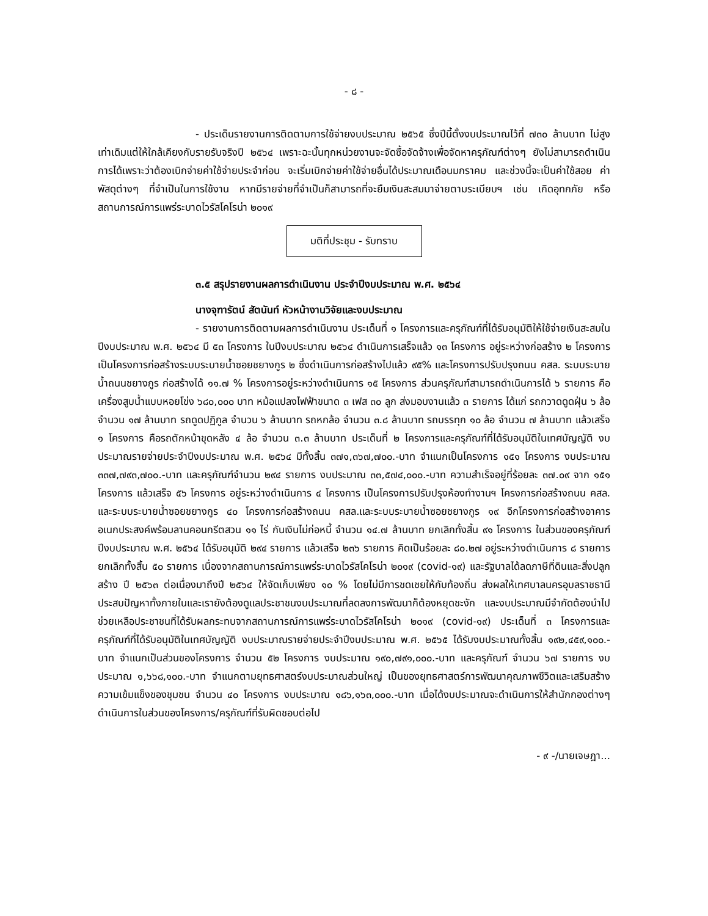- ๘ -
- ประเด็นรายงานการติดตามการใช้จ่ายงบประมาณ ๒๕๖๕ ซึ่งปีนี้ตั้งงบประมาณไว้ที่ ๗๓๐ ล้านบาท ไม่สูงเท่าเดิมแต่ให้ใกล้เคียงกับรายรับจริงปี ๒๕๖๔ เพราะฉะนั้นทุกหน่วยงานจะจัดซื้อจัดจ้างเพื่อจัดหาครุภัณฑ์ต่างๆ ยังไม่สามารถดำเนินการได้เพราะว่าต้องเบิกจ่ายค่าใช้จ่ายประจำก่อน จะเริ่มเบิกจ่ายค่าใช้จ่ายอื่นได้ประมาณเดือนมกราคม และช่วงนี้จะเป็นค่าใช้สอย ค่าพัสดุต่างๆ ที่จำเป็นในการใช้งาน หากมีรายจ่ายที่จำเป็นก็สามารถที่จะยืมเงินสะสมมาจ่ายตามระเบียบฯ เช่น เกิดอุทกภัย หรือสถานการณ์การแพร่ระบาดไวรัสโคโรน่า ๒๐๑๙
มติที่ประชุม - รับทราบ
๓.๕ สรุปรายงานผลการดำเนินงาน ประจำปีงบประมาณ พ.ศ. ๒๕๖๔
นางจุฑารัตน์ สัตนันท์ หัวหน้างานวิจัยและงบประมาณ
- รายงานการติดตามผลการดำเนินงาน ประเด็นที่ ๑ โครงการและครุภัณฑ์ที่ได้รับอนุมัติให้ใช้จ่ายเงินสะสมในปีงบประมาณ พ.ศ. ๒๕๖๔ มี ๕๓ โครงการ ในปีงบประมาณ ๒๕๖๔ ดำเนินการเสร็จแล้ว ๑๓ โครงการ อยู่ระหว่างก่อสร้าง ๒ โครงการ เป็นโครงการก่อสร้างระบบระบายน้ำซอยชยางกูร ๒ ซึ่งดำเนินการก่อสร้างไปแล้ว ๙๕% และโครงการปรับปรุงถนน คสล. ระบบระบายน้ำถนนชยางกูร ก่อสร้างได้ ๑๑.๗ % โครงการอยู่ระหว่างดำเนินการ ๑๕ โครงการ ส่วนครุภัณฑ์สามารถดำเนินการได้ ๖ รายการ คือ เครื่องสูบน้ำแบบหอยโข่ง ๖๘๐,๐๐๐ บาท หม้อแปลงไฟฟ้าขนาด ๓ เฟส ๓๐ ลูก ส่งมอบงานแล้ว ๓ รายการ ได้แก่ รถกวาดดูดฝุ่น ๖ ล้อ จำนวน ๑๗ ล้านบาท รถดูดปฏิกูล จำนวน ๖ ล้านบาท รถหกล้อ จำนวน ๓.๘ ล้านบาท รถบรรทุก ๑๐ ล้อ จำนวน ๗ ล้านบาท แล้วเสร็จ ๑ โครงการ คือรถตักหน้าขุดหลัง ๔ ล้อ จำนวน ๓.๓ ล้านบาท ประเด็นที่ ๒ โครงการและครุภัณฑ์ที่ได้รับอนุมัติในเทศบัญญัติ งบประมาณรายจ่ายประจำปีงบประมาณ พ.ศ. ๒๕๖๔ มีทั้งสิ้น ๓๗๑,๓๖๗,๗๐๐.-บาท จำแนกเป็นโครงการ ๑๕๑ โครงการ งบประมาณ ๓๓๗,๗๙๓,๗๐๐.-บาท และครุภัณฑ์จำนวน ๒๙๔ รายการ งบประมาณ ๓๓,๕๗๔,๐๐๐.-บาท ความสำเร็จอยู่ที่ร้อยละ ๓๗.๐๙ จาก ๑๕๑ โครงการ แล้วเสร็จ ๕๖ โครงการ อยู่ระหว่างดำเนินการ ๔ โครงการ เป็นโครงการปรับปรุงห้องทำงานฯ โครงการก่อสร้างถนน คสล. และระบบระบายน้ำซอยชยางกูร ๔๐ โครงการก่อสร้างถนน คสล.และระบบระบายน้ำซอยชยางกูร ๑๙ อีกโครงการก่อสร้างอาคารอเนกประสงค์พร้อมลานคอนกรีตสวน ๑๑ ไร่ กันเงินไม่ก่อหนี้ จำนวน ๑๔.๗ ล้านบาท ยกเลิกทั้งสิ้น ๙๑ โครงการ ในส่วนของครุภัณฑ์ปีงบประมาณ พ.ศ. ๒๕๖๔ ได้รับอนุมัติ ๒๙๔ รายการ แล้วเสร็จ ๒๓๖ รายการ คิดเป็นร้อยละ ๘๐.๒๗ อยู่ระหว่างดำเนินการ ๘ รายการ ยกเลิกทั้งสิ้น ๕๐ รายการ เนื่องจากสถานการณ์การแพร่ระบาดไวรัสโคโรน่า ๒๐๑๙ (covid-๑๙) และรัฐบาลได้ลดภาษีที่ดินและสิ่งปลูกสร้าง ปี ๒๕๖๓ ต่อเนื่องมาถึงปี ๒๕๖๔ ให้จัดเก็บเพียง ๑๐ % โดยไม่มีการชดเชยให้กับท้องถิ่น ส่งผลให้เทศบาลนครอุบลราชธานีประสบปัญหาทั้งภายในและเรายังต้องดูแลประชาชนงบประมาณที่ลดลงการพัฒนาก็ต้องหยุดชะงัก และงบประมาณมีจำกัดต้องนำไปช่วยเหลือประชาชนที่ได้รับผลกระทบจากสถานการณ์การแพร่ระบาดไวรัสโคโรน่า ๒๐๑๙ (covid-๑๙) ประเด็นที่ ๓ โครงการและครุภัณฑ์ที่ได้รับอนุมัติในเทศบัญญัติ งบประมาณรายจ่ายประจำปีงบประมาณ พ.ศ. ๒๕๖๕ ได้รับงบประมาณทั้งสิ้น ๑๙๒,๔๕๙,๑๐๐.-บาท จำแนกเป็นส่วนของโครงการ จำนวน ๕๒ โครงการ งบประมาณ ๑๙๐,๗๙๑,๐๐๐.-บาท และครุภัณฑ์ จำนวน ๖๗ รายการ งบประมาณ ๑,๖๖๘,๑๐๐.-บาท จำแนกตามยุทธศาสตร์งบประมาณส่วนใหญ่ เป็นของยุทธศาสตร์การพัฒนาคุณภาพชีวิตและเสริมสร้างความเข้มแข็งของชุมชน จำนวน ๔๐ โครงการ งบประมาณ ๑๘๖,๑๖๓,๐๐๐.-บาท เมื่อได้งบประมาณจะดำเนินการให้สำนักกองต่างๆ ดำเนินการในส่วนของโครงการ/ครุภัณฑ์ที่รับผิดชอบต่อไป
- ๙ -/นายเจษฎา...